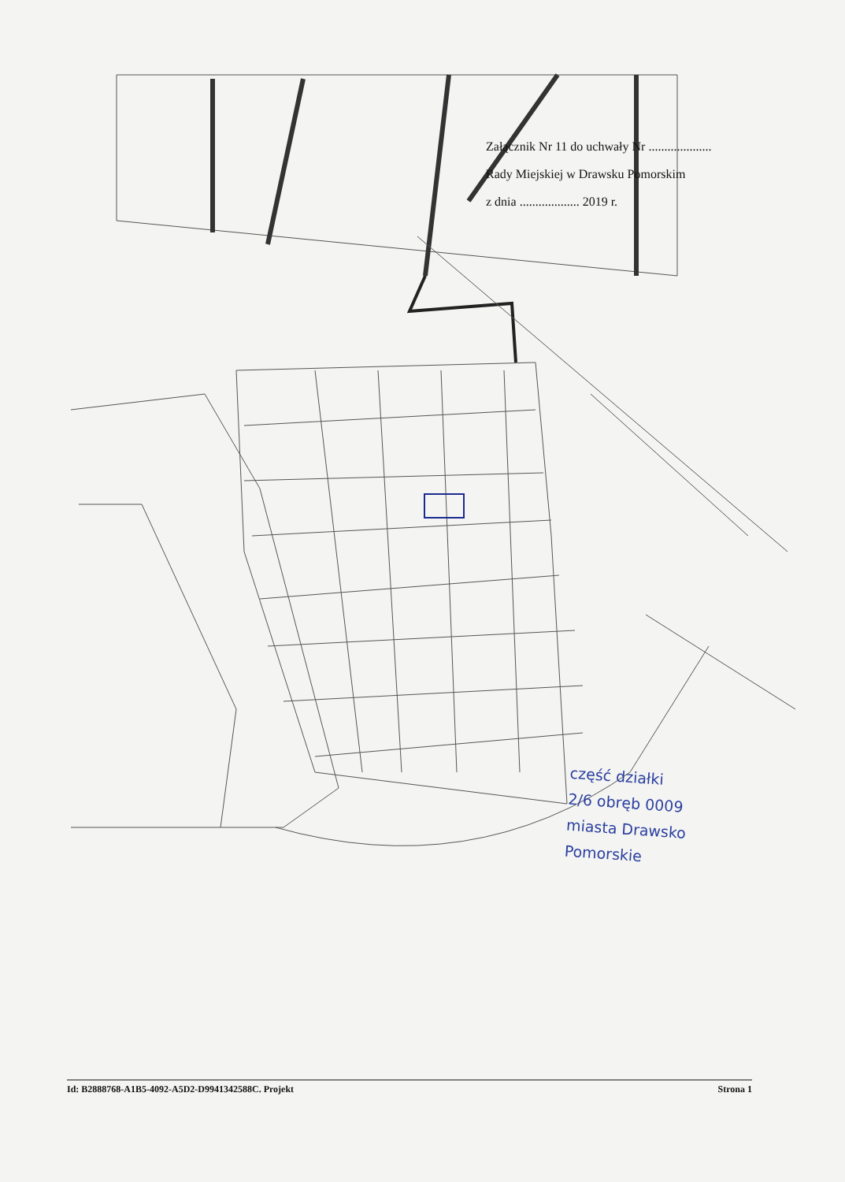Załącznik Nr 11 do uchwały Nr ....................
Rady Miejskiej w Drawsku Pomorskim
z dnia ................... 2019 r.
część działki
2/6 obręb 0009
miasta Drawsko
Pomorskie
Id: B2888768-A1B5-4092-A5D2-D9941342588C. Projekt Strona 1